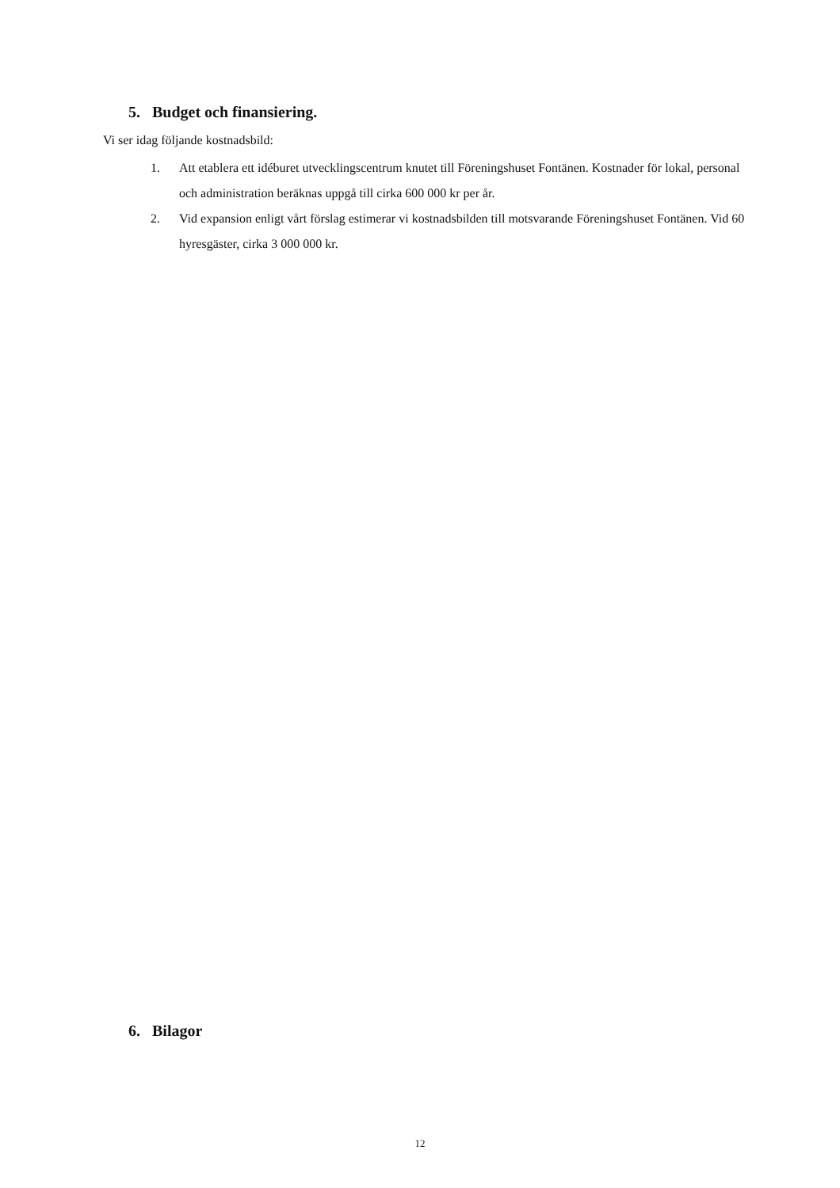5. Budget och finansiering.
Vi ser idag följande kostnadsbild:
1. Att etablera ett idéburet utvecklingscentrum knutet till Föreningshuset Fontänen. Kostnader för lokal, personal och administration beräknas uppgå till cirka 600 000 kr per år.
2. Vid expansion enligt vårt förslag estimerar vi kostnadsbilden till motsvarande Föreningshuset Fontänen. Vid 60 hyresgäster, cirka 3 000 000 kr.
6. Bilagor
12